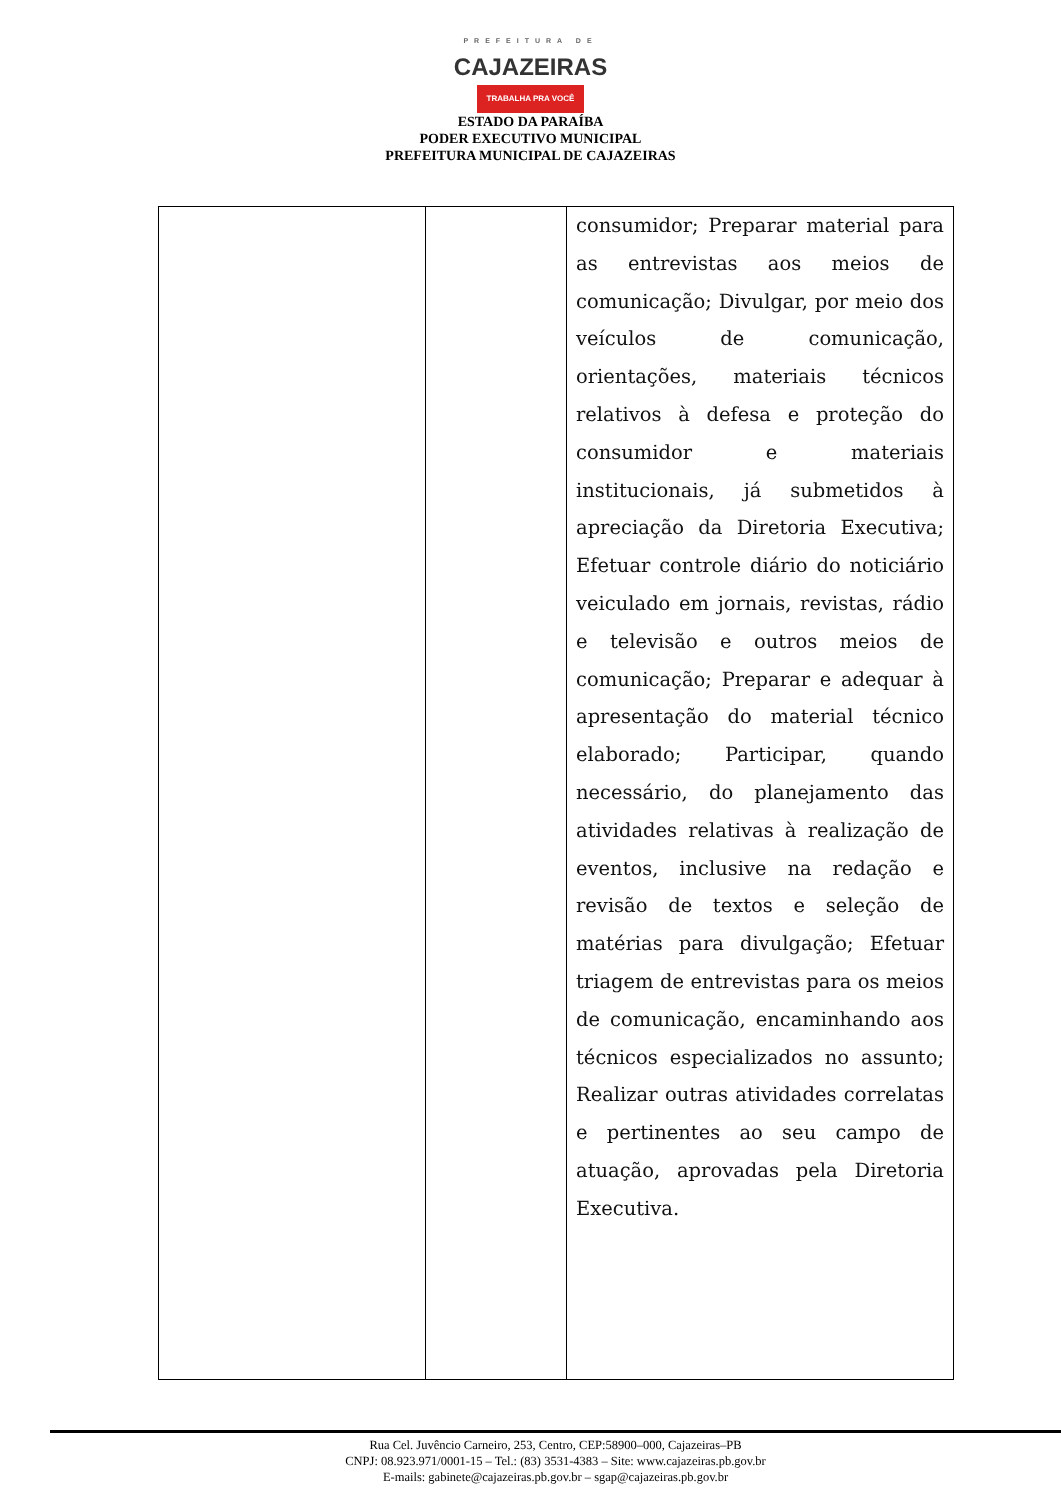PREFEITURA DE
CAJAZEIRAS
TRABALHA PRA VOCÊ
ESTADO DA PARAÍBA
PODER EXECUTIVO MUNICIPAL
PREFEITURA MUNICIPAL DE CAJAZEIRAS
| | | consumidor; Preparar material para as entrevistas aos meios de comunicação; Divulgar, por meio dos veículos de comunicação, orientações, materiais técnicos relativos à defesa e proteção do consumidor e materiais institucionais, já submetidos à apreciação da Diretoria Executiva; Efetuar controle diário do noticiário veiculado em jornais, revistas, rádio e televisão e outros meios de comunicação; Preparar e adequar à apresentação do material técnico elaborado; Participar, quando necessário, do planejamento das atividades relativas à realização de eventos, inclusive na redação e revisão de textos e seleção de matérias para divulgação; Efetuar triagem de entrevistas para os meios de comunicação, encaminhando aos técnicos especializados no assunto; Realizar outras atividades correlatas e pertinentes ao seu campo de atuação, aprovadas pela Diretoria Executiva. |
Rua Cel. Juvêncio Carneiro, 253, Centro, CEP:58900–000, Cajazeiras–PB
CNPJ: 08.923.971/0001-15 – Tel.: (83) 3531-4383 – Site: www.cajazeiras.pb.gov.br
E-mails: gabinete@cajazeiras.pb.gov.br – sgap@cajazeiras.pb.gov.br